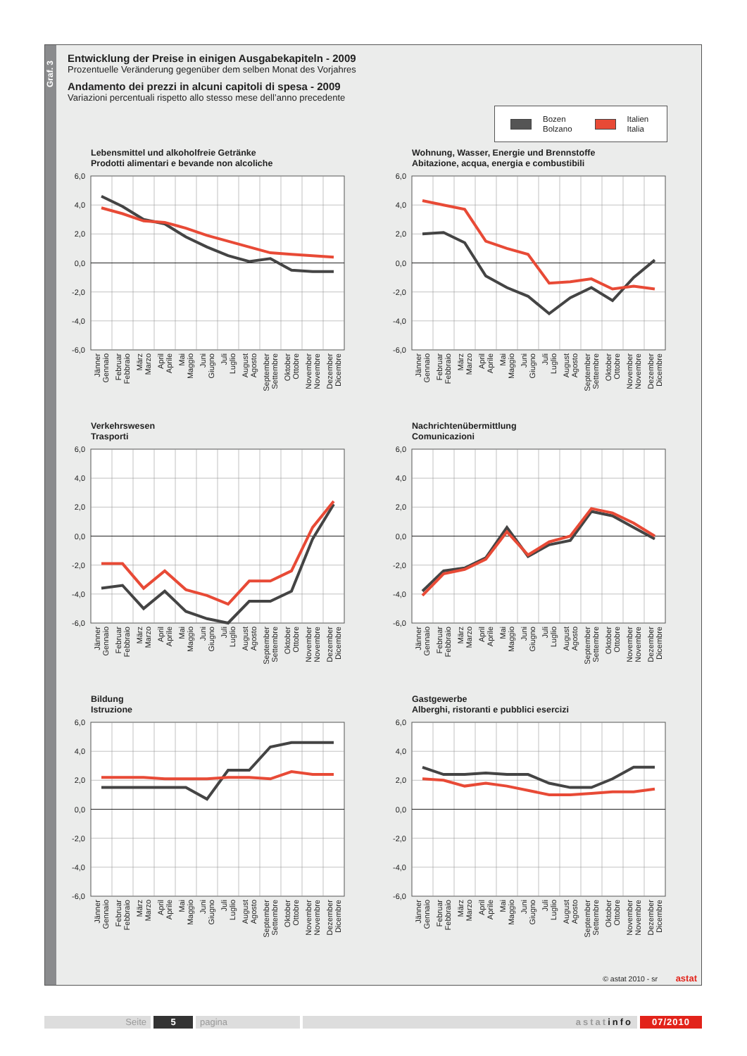Graf. 3
Entwicklung der Preise in einigen Ausgabekapiteln - 2009
Prozentuelle Veränderung gegenüber dem selben Monat des Vorjahres
Andamento dei prezzi in alcuni capitoli di spesa - 2009
Variazioni percentuali rispetto allo stesso mese dell’anno precedente
Bozen
Bolzano Italien
Italia
Lebensmittel und alkoholfreie Getränke
Prodotti alimentari e bevande non alcoliche
6,0
4,0
2,0
0,0
-2,0
-4,0
-6,0
Jänner Gennaio
Februar Febbraio
März Marzo
April Aprile
Mai Maggio
Juni Giugno
Juli Luglio
August Agosto
September Settembre
Oktober Ottobre
November Novembre
Dezember Dicembre
Wohnung, Wasser, Energie und Brennstoffe
Abitazione, acqua, energia e combustibili
6,0
4,0
2,0
0,0
-2,0
-4,0
-6,0
Jänner Gennaio
Februar Febbraio
März Marzo
April Aprile
Mai Maggio
Juni Giugno
Juli Luglio
August Agosto
September Settembre
Oktober Ottobre
November Novembre
Dezember Dicembre
Verkehrswesen
Trasporti
6,0
4,0
2,0
0,0
-2,0
-4,0
-6,0
Jänner Gennaio
Februar Febbraio
März Marzo
April Aprile
Mai Maggio
Juni Giugno
Juli Luglio
August Agosto
September Settembre
Oktober Ottobre
November Novembre
Dezember Dicembre
Nachrichtenübermittlung
Comunicazioni
6,0
4,0
2,0
0,0
-2,0
-4,0
-6,0
Jänner Gennaio
Februar Febbraio
März Marzo
April Aprile
Mai Maggio
Juni Giugno
Juli Luglio
August Agosto
September Settembre
Oktober Ottobre
November Novembre
Dezember Dicembre
Bildung
Istruzione
6,0
4,0
2,0
0,0
-2,0
-4,0
-6,0
Jänner Gennaio
Februar Febbraio
März Marzo
April Aprile
Mai Maggio
Juni Giugno
Juli Luglio
August Agosto
September Settembre
Oktober Ottobre
November Novembre
Dezember Dicembre
Gastgewerbe
Alberghi, ristoranti e pubblici esercizi
6,0
4,0
2,0
0,0
-2,0
-4,0
-6,0
Jänner Gennaio
Februar Febbraio
März Marzo
April Aprile
Mai Maggio
Juni Giugno
Juli Luglio
August Agosto
September Settembre
Oktober Ottobre
November Novembre
Dezember Dicembre
© astat 2010 - sr astat
Seite 5 pagina astatinfo 07/2010